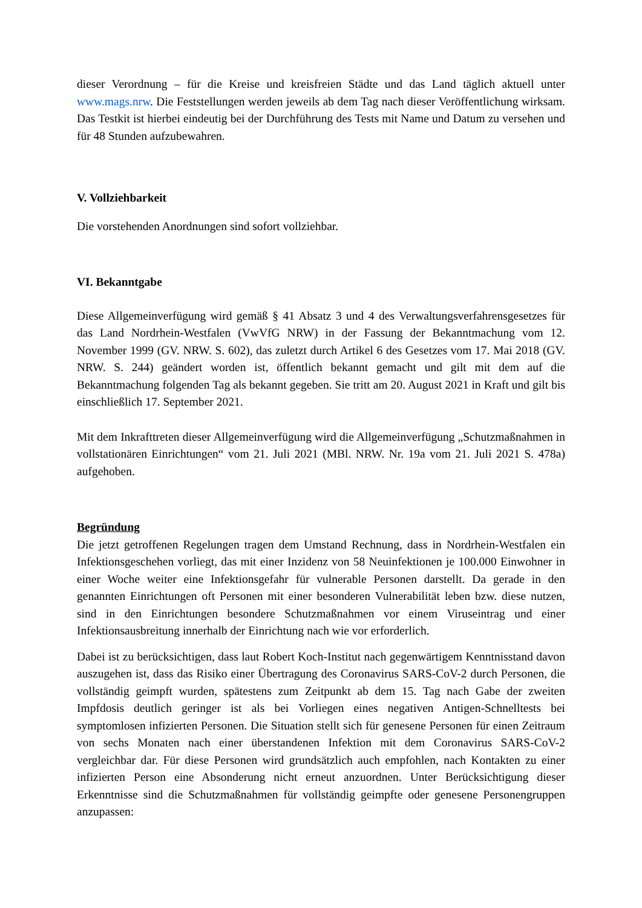dieser Verordnung – für die Kreise und kreisfreien Städte und das Land täglich aktuell unter www.mags.nrw. Die Feststellungen werden jeweils ab dem Tag nach dieser Veröffentlichung wirksam. Das Testkit ist hierbei eindeutig bei der Durchführung des Tests mit Name und Datum zu versehen und für 48 Stunden aufzubewahren.
V. Vollziehbarkeit
Die vorstehenden Anordnungen sind sofort vollziehbar.
VI. Bekanntgabe
Diese Allgemeinverfügung wird gemäß § 41 Absatz 3 und 4 des Verwaltungsverfahrensgesetzes für das Land Nordrhein-Westfalen (VwVfG NRW) in der Fassung der Bekanntmachung vom 12. November 1999 (GV. NRW. S. 602), das zuletzt durch Artikel 6 des Gesetzes vom 17. Mai 2018 (GV. NRW. S. 244) geändert worden ist, öffentlich bekannt gemacht und gilt mit dem auf die Bekanntmachung folgenden Tag als bekannt gegeben. Sie tritt am 20. August 2021 in Kraft und gilt bis einschließlich 17. September 2021.
Mit dem Inkrafttreten dieser Allgemeinverfügung wird die Allgemeinverfügung „Schutzmaßnahmen in vollstationären Einrichtungen“ vom 21. Juli 2021 (MBl. NRW. Nr. 19a vom 21. Juli 2021 S. 478a) aufgehoben.
Begründung
Die jetzt getroffenen Regelungen tragen dem Umstand Rechnung, dass in Nordrhein-Westfalen ein Infektionsgeschehen vorliegt, das mit einer Inzidenz von 58 Neuinfektionen je 100.000 Einwohner in einer Woche weiter eine Infektionsgefahr für vulnerable Personen darstellt. Da gerade in den genannten Einrichtungen oft Personen mit einer besonderen Vulnerabilität leben bzw. diese nutzen, sind in den Einrichtungen besondere Schutzmaßnahmen vor einem Viruseintrag und einer Infektionsausbreitung innerhalb der Einrichtung nach wie vor erforderlich.
Dabei ist zu berücksichtigen, dass laut Robert Koch-Institut nach gegenwärtigem Kenntnisstand davon auszugehen ist, dass das Risiko einer Übertragung des Coronavirus SARS-CoV-2 durch Personen, die vollständig geimpft wurden, spätestens zum Zeitpunkt ab dem 15. Tag nach Gabe der zweiten Impfdosis deutlich geringer ist als bei Vorliegen eines negativen Antigen-Schnelltests bei symptomlosen infizierten Personen. Die Situation stellt sich für genesene Personen für einen Zeitraum von sechs Monaten nach einer überstandenen Infektion mit dem Coronavirus SARS-CoV-2 vergleichbar dar. Für diese Personen wird grundsätzlich auch empfohlen, nach Kontakten zu einer infizierten Person eine Absonderung nicht erneut anzuordnen. Unter Berücksichtigung dieser Erkenntnisse sind die Schutzmaßnahmen für vollständig geimpfte oder genesene Personengruppen anzupassen: